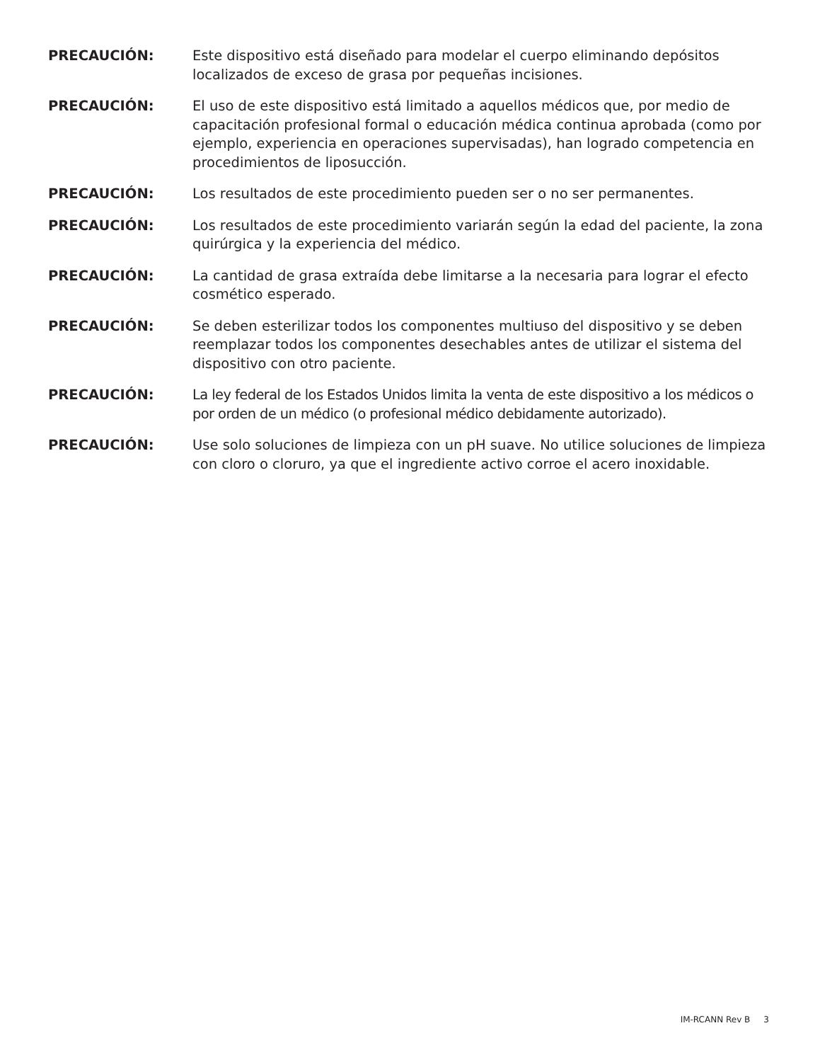PRECAUCIÓN: Este dispositivo está diseñado para modelar el cuerpo eliminando depósitos localizados de exceso de grasa por pequeñas incisiones.
PRECAUCIÓN: El uso de este dispositivo está limitado a aquellos médicos que, por medio de capacitación profesional formal o educación médica continua aprobada (como por ejemplo, experiencia en operaciones supervisadas), han logrado competencia en procedimientos de liposucción.
PRECAUCIÓN: Los resultados de este procedimiento pueden ser o no ser permanentes.
PRECAUCIÓN: Los resultados de este procedimiento variarán según la edad del paciente, la zona quirúrgica y la experiencia del médico.
PRECAUCIÓN: La cantidad de grasa extraída debe limitarse a la necesaria para lograr el efecto cosmético esperado.
PRECAUCIÓN: Se deben esterilizar todos los componentes multiuso del dispositivo y se deben reemplazar todos los componentes desechables antes de utilizar el sistema del dispositivo con otro paciente.
PRECAUCIÓN: La ley federal de los Estados Unidos limita la venta de este dispositivo a los médicos o por orden de un médico (o profesional médico debidamente autorizado).
PRECAUCIÓN: Use solo soluciones de limpieza con un pH suave. No utilice soluciones de limpieza con cloro o cloruro, ya que el ingrediente activo corroe el acero inoxidable.
IM-RCANN Rev B 3